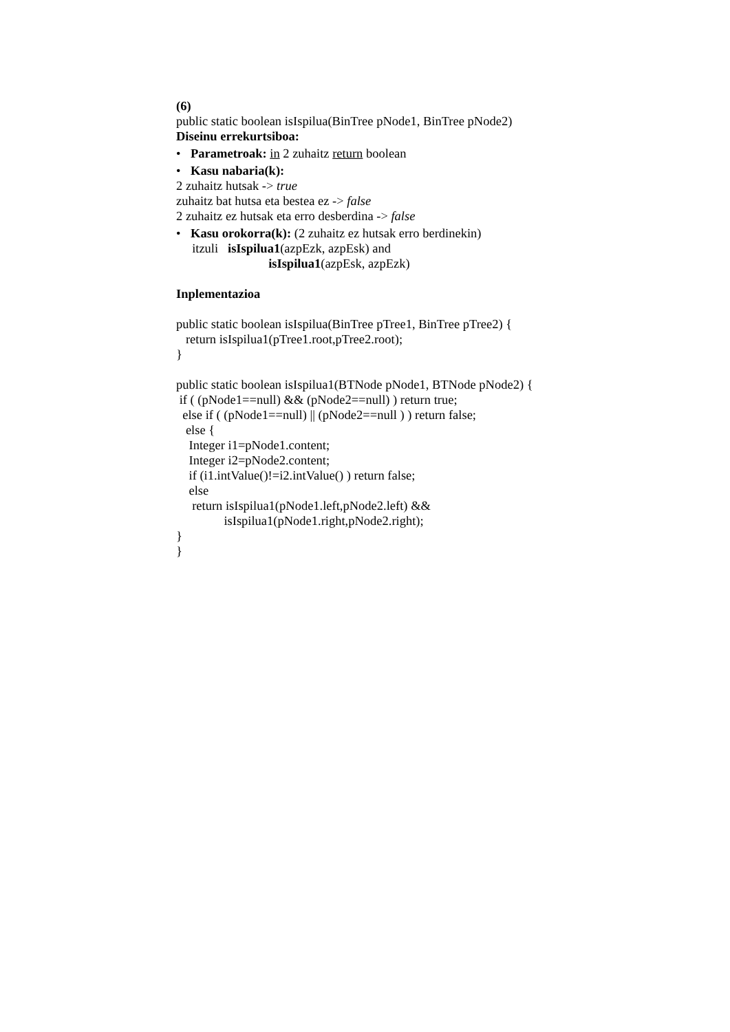(6)
public static boolean isIspilua(BinTree pNode1, BinTree pNode2)
Diseinu errekurtsiboa:
• Parametroak: in 2 zuhaitz return boolean
• Kasu nabaria(k):
2 zuhaitz hutsak -> true
zuhaitz bat hutsa eta bestea ez -> false
2 zuhaitz ez hutsak eta erro desberdina -> false
• Kasu orokorra(k): (2 zuhaitz ez hutsak erro berdinekin)
itzuli isIspilua1(azpEzk, azpEsk) and
isIspilua1(azpEsk, azpEzk)
Inplementazioa
public static boolean isIspilua(BinTree pTree1, BinTree pTree2) {
return isIspilua1(pTree1.root,pTree2.root);
}
public static boolean isIspilua1(BTNode pNode1, BTNode pNode2) {
if ( (pNode1==null) && (pNode2==null) ) return true;
else if ( (pNode1==null) || (pNode2==null ) ) return false;
else {
Integer i1=pNode1.content;
Integer i2=pNode2.content;
if (i1.intValue()!=i2.intValue() ) return false;
else
return isIspilua1(pNode1.left,pNode2.left) &&
isIspilua1(pNode1.right,pNode2.right);
}
}